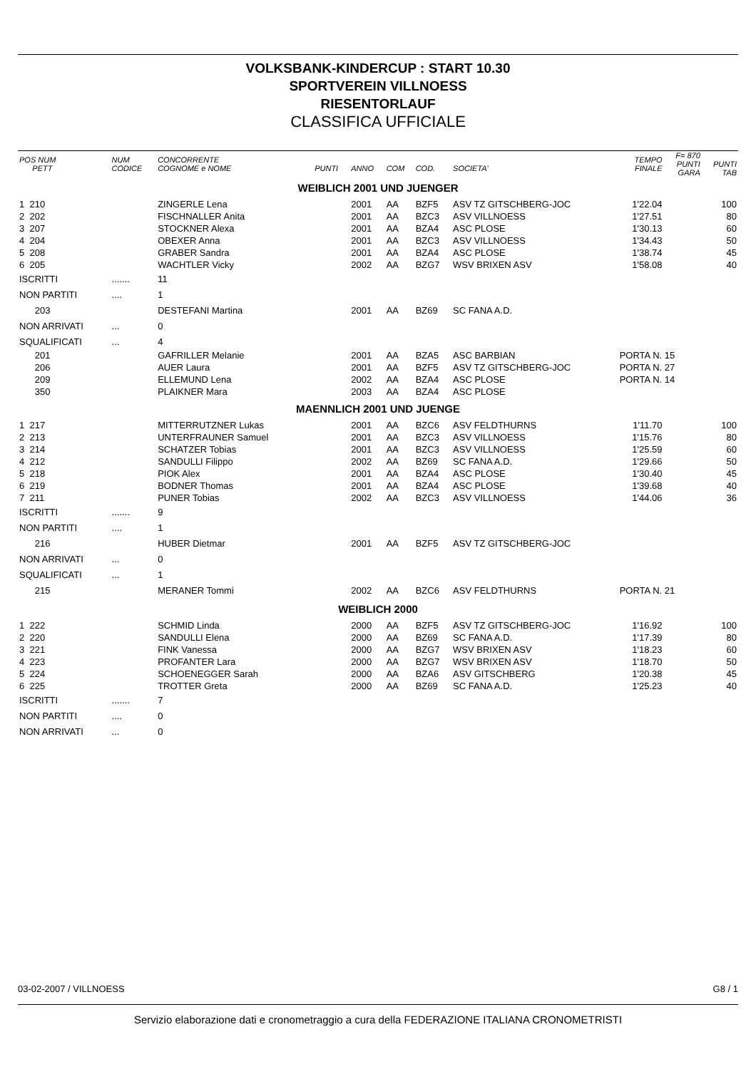VOLKSBANK-KINDERCUP : START 10.30
SPORTVEREIN VILLNOESS
RIESENTORLAUF
CLASSIFICA UFFICIALE
| POS NUM PETT | NUM CODICE | CONCORRENTE COGNOME e NOME | PUNTI | ANNO | COM | COD. | SOCIETA' | TEMPO FINALE | F= 870 PUNTI GARA | PUNTI TAB |
| --- | --- | --- | --- | --- | --- | --- | --- | --- | --- | --- |
| WEIBLICH 2001 UND JUENGER | | | | | | | | | | |
| 1 210 | | ZINGERLE Lena | | 2001 | AA | BZF5 | ASV TZ GITSCHBERG-JOC | 1'22.04 | | 100 |
| 2 202 | | FISCHNALLER Anita | | 2001 | AA | BZC3 | ASV VILLNOESS | 1'27.51 | | 80 |
| 3 207 | | STOCKNER Alexa | | 2001 | AA | BZA4 | ASC PLOSE | 1'30.13 | | 60 |
| 4 204 | | OBEXER Anna | | 2001 | AA | BZC3 | ASV VILLNOESS | 1'34.43 | | 50 |
| 5 208 | | GRABER Sandra | | 2001 | AA | BZA4 | ASC PLOSE | 1'38.74 | | 45 |
| 6 205 | | WACHTLER Vicky | | 2002 | AA | BZG7 | WSV BRIXEN ASV | 1'58.08 | | 40 |
| ISCRITTI | ....... | 11 | | | | | | | | |
| NON PARTITI | .... | 1 | | | | | | | | |
| 203 | | DESTEFANI Martina | | 2001 | AA | BZ69 | SC FANA A.D. | | | |
| NON ARRIVATI | ... | 0 | | | | | | | | |
| SQUALIFICATI | ... | 4 | | | | | | | | |
| 201 | | GAFRILLER Melanie | | 2001 | AA | BZA5 | ASC BARBIAN | PORTA N. 15 | | |
| 206 | | AUER Laura | | 2001 | AA | BZF5 | ASV TZ GITSCHBERG-JOC | PORTA N. 27 | | |
| 209 | | ELLEMUND Lena | | 2002 | AA | BZA4 | ASC PLOSE | PORTA N. 14 | | |
| 350 | | PLAIKNER Mara | | 2003 | AA | BZA4 | ASC PLOSE | | | |
| MAENNLICH 2001 UND JUENGE | | | | | | | | | | |
| 1 217 | | MITTERRUTZNER Lukas | | 2001 | AA | BZC6 | ASV FELDTHURNS | 1'11.70 | | 100 |
| 2 213 | | UNTERFRAUNER Samuel | | 2001 | AA | BZC3 | ASV VILLNOESS | 1'15.76 | | 80 |
| 3 214 | | SCHATZER Tobias | | 2001 | AA | BZC3 | ASV VILLNOESS | 1'25.59 | | 60 |
| 4 212 | | SANDULLI Filippo | | 2002 | AA | BZ69 | SC FANA A.D. | 1'29.66 | | 50 |
| 5 218 | | PIOK Alex | | 2001 | AA | BZA4 | ASC PLOSE | 1'30.40 | | 45 |
| 6 219 | | BODNER Thomas | | 2001 | AA | BZA4 | ASC PLOSE | 1'39.68 | | 40 |
| 7 211 | | PUNER Tobias | | 2002 | AA | BZC3 | ASV VILLNOESS | 1'44.06 | | 36 |
| ISCRITTI | ....... | 9 | | | | | | | | |
| NON PARTITI | .... | 1 | | | | | | | | |
| 216 | | HUBER Dietmar | | 2001 | AA | BZF5 | ASV TZ GITSCHBERG-JOC | | | |
| NON ARRIVATI | ... | 0 | | | | | | | | |
| SQUALIFICATI | ... | 1 | | | | | | | | |
| 215 | | MERANER Tommi | | 2002 | AA | BZC6 | ASV FELDTHURNS | PORTA N. 21 | | |
| WEIBLICH 2000 | | | | | | | | | | |
| 1 222 | | SCHMID Linda | | 2000 | AA | BZF5 | ASV TZ GITSCHBERG-JOC | 1'16.92 | | 100 |
| 2 220 | | SANDULLI Elena | | 2000 | AA | BZ69 | SC FANA A.D. | 1'17.39 | | 80 |
| 3 221 | | FINK Vanessa | | 2000 | AA | BZG7 | WSV BRIXEN ASV | 1'18.23 | | 60 |
| 4 223 | | PROFANTER Lara | | 2000 | AA | BZG7 | WSV BRIXEN ASV | 1'18.70 | | 50 |
| 5 224 | | SCHOENEGGER Sarah | | 2000 | AA | BZA6 | ASV GITSCHBERG | 1'20.38 | | 45 |
| 6 225 | | TROTTER Greta | | 2000 | AA | BZ69 | SC FANA A.D. | 1'25.23 | | 40 |
| ISCRITTI | ....... | 7 | | | | | | | | |
| NON PARTITI | .... | 0 | | | | | | | | |
| NON ARRIVATI | ... | 0 | | | | | | | | |
03-02-2007 / VILLNOESS G8 / 1
Servizio elaborazione dati e cronometraggio a cura della FEDERAZIONE ITALIANA CRONOMETRISTI